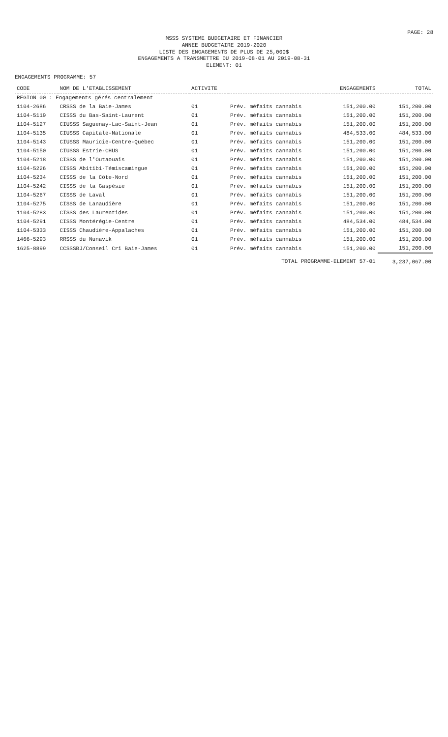PAGE: 28
MSSS SYSTEME BUDGETAIRE ET FINANCIER
ANNEE BUDGETAIRE 2019-2020
LISTE DES ENGAGEMENTS DE PLUS DE 25,000$
ENGAGEMENTS A TRANSMETTRE DU 2019-08-01 AU 2019-08-31
ELEMENT: 01
ENGAGEMENTS PROGRAMME: 57
| CODE | NOM DE L'ETABLISSEMENT | ACTIVITE | | ENGAGEMENTS | TOTAL |
| --- | --- | --- | --- | --- | --- |
| REGION 00 : Engagements gérés centralement | | | | | |
| 1104-2686 | CRSSS de la Baie-James | 01 | Prév. méfaits cannabis | 151,200.00 | 151,200.00 |
| 1104-5119 | CISSS du Bas-Saint-Laurent | 01 | Prév. méfaits cannabis | 151,200.00 | 151,200.00 |
| 1104-5127 | CIUSSS Saguenay-Lac-Saint-Jean | 01 | Prév. méfaits cannabis | 151,200.00 | 151,200.00 |
| 1104-5135 | CIUSSS Capitale-Nationale | 01 | Prév. méfaits cannabis | 484,533.00 | 484,533.00 |
| 1104-5143 | CIUSSS Mauricie-Centre-Québec | 01 | Prév. méfaits cannabis | 151,200.00 | 151,200.00 |
| 1104-5150 | CIUSSS Estrie-CHUS | 01 | Prév. méfaits cannabis | 151,200.00 | 151,200.00 |
| 1104-5218 | CISSS de l'Outaouais | 01 | Prév. méfaits cannabis | 151,200.00 | 151,200.00 |
| 1104-5226 | CISSS Abitibi-Témiscamingue | 01 | Prév. méfaits cannabis | 151,200.00 | 151,200.00 |
| 1104-5234 | CISSS de la Côte-Nord | 01 | Prév. méfaits cannabis | 151,200.00 | 151,200.00 |
| 1104-5242 | CISSS de la Gaspésie | 01 | Prév. méfaits cannabis | 151,200.00 | 151,200.00 |
| 1104-5267 | CISSS de Laval | 01 | Prév. méfaits cannabis | 151,200.00 | 151,200.00 |
| 1104-5275 | CISSS de Lanaudière | 01 | Prév. méfaits cannabis | 151,200.00 | 151,200.00 |
| 1104-5283 | CISSS des Laurentides | 01 | Prév. méfaits cannabis | 151,200.00 | 151,200.00 |
| 1104-5291 | CISSS Montérégie-Centre | 01 | Prév. méfaits cannabis | 484,534.00 | 484,534.00 |
| 1104-5333 | CISSS Chaudière-Appalaches | 01 | Prév. méfaits cannabis | 151,200.00 | 151,200.00 |
| 1466-5293 | RRSSS du Nunavik | 01 | Prév. méfaits cannabis | 151,200.00 | 151,200.00 |
| 1625-8899 | CCSSSBJ/Conseil Cri Baie-James | 01 | Prév. méfaits cannabis | 151,200.00 | 151,200.00 |
| TOTAL PROGRAMME-ELEMENT 57-01 | | | | | 3,237,067.00 |